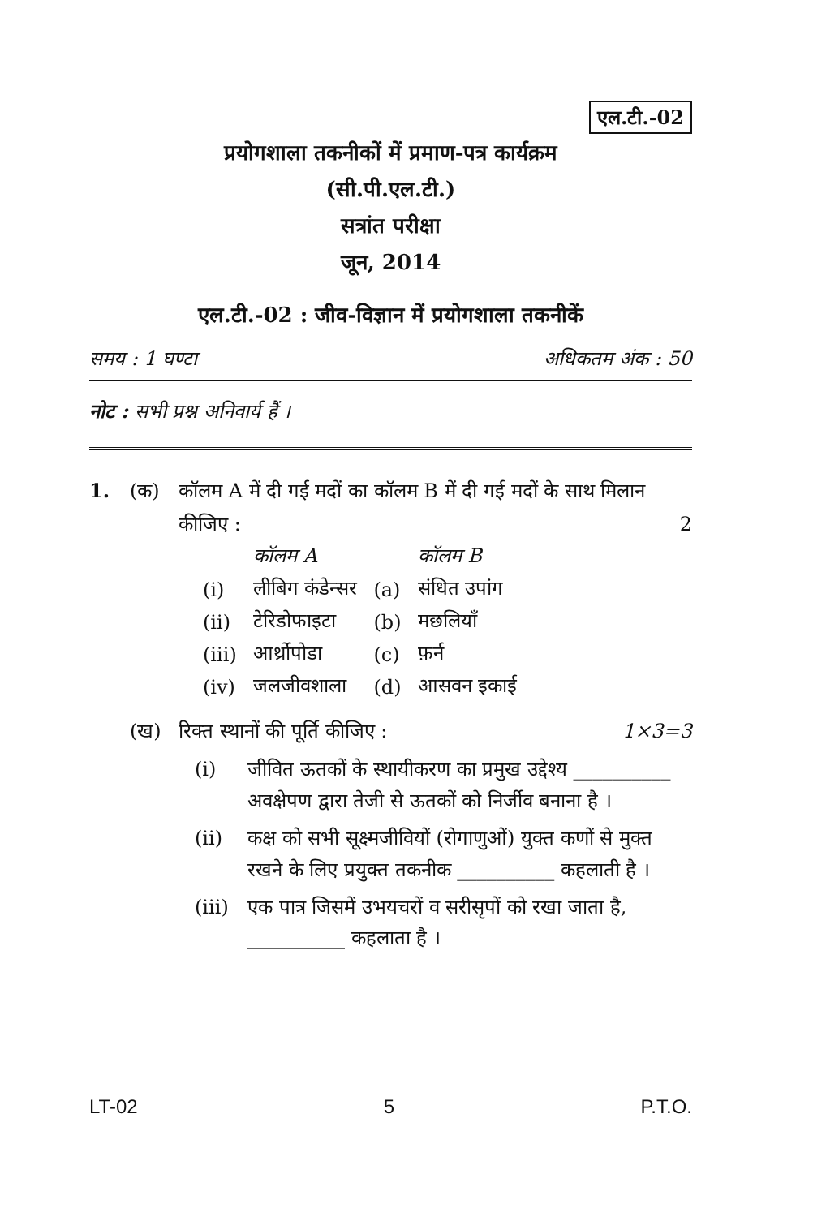एल.टी.-02
प्रयोगशाला तकनीकों में प्रमाण-पत्र कार्यक्रम
(सी.पी.एल.टी.)
सत्रांत परीक्षा
जून, 2014
एल.टी.-02 : जीव-विज्ञान में प्रयोगशाला तकनीकें
समय : 1 घण्टा अधिकतम अंक : 50
नोट : सभी प्रश्न अनिवार्य हैं ।
1. (क) कॉलम A में दी गई मदों का कॉलम B में दी गई मदों के साथ मिलान कीजिए : 2
| | कॉलम A | | कॉलम B |
| (i) | लीबिग कंडेन्सर | (a) | संधित उपांग |
| (ii) | टेरिडोफाइटा | (b) | मछलियाँ |
| (iii) | आर्थ्रोपोडा | (c) | फ़र्न |
| (iv) | जलजीवशाला | (d) | आसवन इकाई |
(ख) रिक्त स्थानों की पूर्ति कीजिए : 1×3=3
(i) जीवित ऊतकों के स्थायीकरण का प्रमुख उद्देश्य __________ अवक्षेपण द्वारा तेजी से ऊतकों को निर्जीव बनाना है ।
(ii) कक्ष को सभी सूक्ष्मजीवियों (रोगाणुओं) युक्त कणों से मुक्त रखने के लिए प्रयुक्त तकनीक __________ कहलाती है ।
(iii)
एक पात्र जिसमें उभयचरों व सरीसृपों को रखा जाता है, __________ कहलाता है ।
LT-02 5 P.T.O.